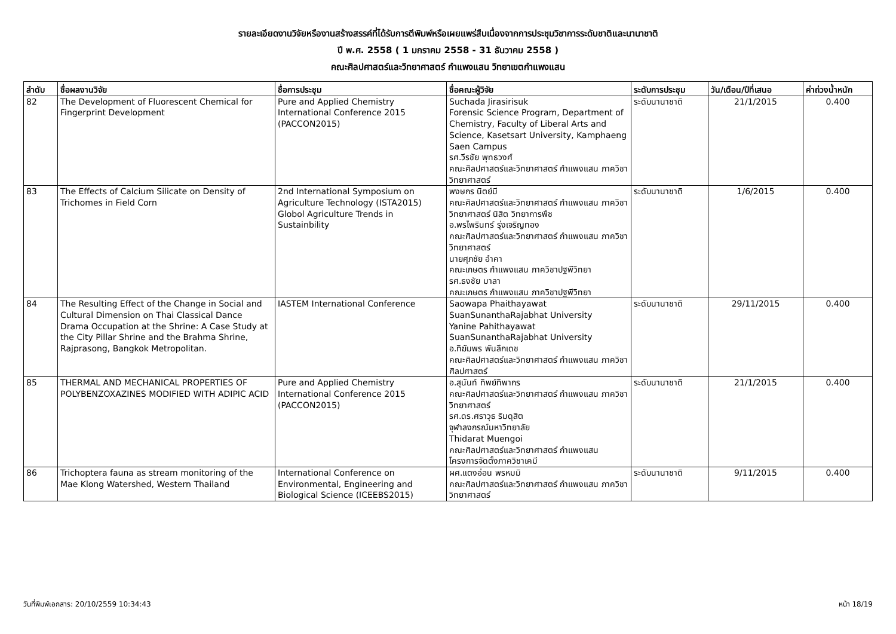รายละเอียดงานวิจัยหรืองานสร้างสรรค์ที่ได้รับการตีพิมพ์หรือเผยแพร่สืบเนื่องจากการประชุมวิชาการระดับชาติและนานาชาติ
ปี พ.ศ. 2558 ( 1 มกราคม 2558 - 31 ธันวาคม 2558 )
คณะศิลปศาสตร์และวิทยาศาสตร์ กำแพงแสน วิทยาเขตกำแพงแสน
| ลำดับ | ชื่อผลงานวิจัย | ชื่อการประชุม | ชื่อคณะผู้วิจัย | ระดับการประชุม | วัน/เดือน/ปีที่เสนอ | ค่าถ่วงน้ำหนัก |
| --- | --- | --- | --- | --- | --- | --- |
| 82 | The Development of Fluorescent Chemical for Fingerprint Development | Pure and Applied Chemistry International Conference 2015 (PACCON2015) | Suchada Jirasirisuk Forensic Science Program, Department of Chemistry, Faculty of Liberal Arts and Science, Kasetsart University, Kamphaeng Saen Campus รศ.วีรชัย พุทธวงศ์ คณะศิลปศาสตร์และวิทยาศาสตร์ กำแพงแสน ภาควิชาวิทยาศาสตร์ | ระดับนานาชาติ | 21/1/2015 | 0.400 |
| 83 | The Effects of Calcium Silicate on Density of Trichomes in Field Corn | 2nd International Symposium on Agriculture Technology (ISTA2015) Globol Agriculture Trends in Sustainbility | พงษกร นิตย์มี คณะศิลปศาสตร์และวิทยาศาสตร์ กำแพงแสน ภาควิชาวิทยาศาสตร์ นิสิต วิทยาการพืช อ.พรไพรินทร์ รุ่งเจริญทอง คณะศิลปศาสตร์และวิทยาศาสตร์ กำแพงแสน ภาควิชาวิทยาศาสตร์ นายศุภชัย อำคา คณะเกษตร กำแพงแสน ภาควิชาปฐพีวิทยา รศ.ธงชัย มาลา คณะเกษตร กำแพงแสน ภาควิชาปฐพีวิทยา | ระดับนานาชาติ | 1/6/2015 | 0.400 |
| 84 | The Resulting Effect of the Change in Social and Cultural Dimension on Thai Classical Dance Drama Occupation at the Shrine: A Case Study at the City Pillar Shrine and the Brahma Shrine, Rajprasong, Bangkok Metropolitan. | IASTEM International Conference | Saowapa Phaithayawat SuanSunanthaRajabhat University Yanine Pahithayawat SuanSunanthaRajabhat University อ.ทิฆัมพร พันลึกเดช คณะศิลปศาสตร์และวิทยาศาสตร์ กำแพงแสน ภาควิชาศิลปศาสตร์ | ระดับนานาชาติ | 29/11/2015 | 0.400 |
| 85 | THERMAL AND MECHANICAL PROPERTIES OF POLYBENZOXAZINES MODIFIED WITH ADIPIC ACID | Pure and Applied Chemistry International Conference 2015 (PACCON2015) | อ.สุนันท์ ทิพย์ทิพากร คณะศิลปศาสตร์และวิทยาศาสตร์ กำแพงแสน ภาควิชาวิทยาศาสตร์ รศ.ดร.ศราวุธ ริมดุสิต จุฬาลงกรณ์มหาวิทยาลัย Thidarat Muengoi คณะศิลปศาสตร์และวิทยาศาสตร์ กำแพงแสน โครงการจัดตั้งภาควิชาเคมี | ระดับนานาชาติ | 21/1/2015 | 0.400 |
| 86 | Trichoptera fauna as stream monitoring of the Mae Klong Watershed, Western Thailand | International Conference on Environmental, Engineering and Biological Science (ICEEBS2015) | ผศ.แตงอ่อน พรหมมิ คณะศิลปศาสตร์และวิทยาศาสตร์ กำแพงแสน ภาควิชาวิทยาศาสตร์ | ระดับนานาชาติ | 9/11/2015 | 0.400 |
วันที่พิมพ์เอกสาร: 20/10/2559 10:34:43 หน้า 18/19